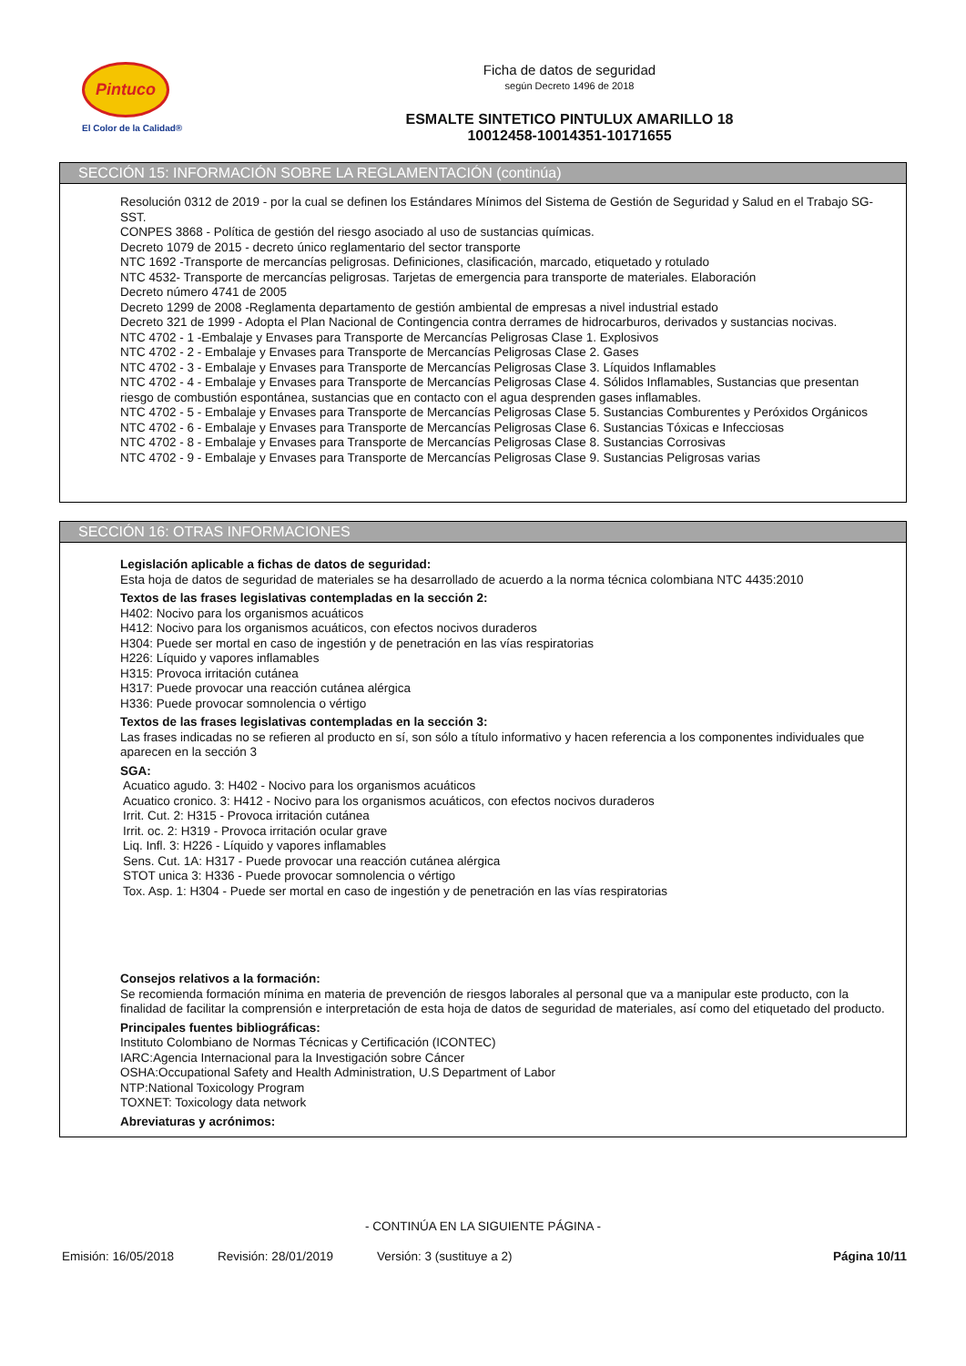Pintuco
El Color de la Calidad®
Ficha de datos de seguridad
según Decreto 1496 de 2018
ESMALTE SINTETICO PINTULUX AMARILLO 18
10012458-10014351-10171655
SECCIÓN 15: INFORMACIÓN SOBRE LA REGLAMENTACIÓN (continúa)
Resolución 0312 de 2019 - por la cual se definen los Estándares Mínimos del Sistema de Gestión de Seguridad y Salud en el Trabajo SG-SST.
CONPES 3868 - Política de gestión del riesgo asociado al uso de sustancias químicas.
Decreto 1079 de 2015 - decreto único reglamentario del sector transporte
NTC 1692 -Transporte de mercancías peligrosas. Definiciones, clasificación, marcado, etiquetado y rotulado
NTC 4532- Transporte de mercancías peligrosas. Tarjetas de emergencia para transporte de materiales. Elaboración
Decreto número 4741 de 2005
Decreto 1299 de 2008 -Reglamenta departamento de gestión ambiental de empresas a nivel industrial estado
Decreto 321 de 1999 - Adopta el Plan Nacional de Contingencia contra derrames de hidrocarburos, derivados y sustancias nocivas.
NTC 4702 - 1 -Embalaje y Envases para Transporte de Mercancías Peligrosas Clase 1. Explosivos
NTC 4702 - 2 - Embalaje y Envases para Transporte de Mercancías Peligrosas Clase 2. Gases
NTC 4702 - 3 - Embalaje y Envases para Transporte de Mercancías Peligrosas Clase 3. Líquidos Inflamables
NTC 4702 - 4 - Embalaje y Envases para Transporte de Mercancías Peligrosas Clase 4. Sólidos Inflamables, Sustancias que presentan riesgo de combustión espontánea, sustancias que en contacto con el agua desprenden gases inflamables.
NTC 4702 - 5 - Embalaje y Envases para Transporte de Mercancías Peligrosas Clase 5. Sustancias Comburentes y Peróxidos Orgánicos
NTC 4702 - 6 - Embalaje y Envases para Transporte de Mercancías Peligrosas Clase 6. Sustancias Tóxicas e Infecciosas
NTC 4702 - 8 - Embalaje y Envases para Transporte de Mercancías Peligrosas Clase 8. Sustancias Corrosivas
NTC 4702 - 9 - Embalaje y Envases para Transporte de Mercancías Peligrosas Clase 9. Sustancias Peligrosas varias
SECCIÓN 16: OTRAS INFORMACIONES
Legislación aplicable a fichas de datos de seguridad:
Esta hoja de datos de seguridad de materiales se ha desarrollado de acuerdo a la norma técnica colombiana NTC 4435:2010
Textos de las frases legislativas contempladas en la sección 2:
H402: Nocivo para los organismos acuáticos
H412: Nocivo para los organismos acuáticos, con efectos nocivos duraderos
H304: Puede ser mortal en caso de ingestión y de penetración en las vías respiratorias
H226: Líquido y vapores inflamables
H315: Provoca irritación cutánea
H317: Puede provocar una reacción cutánea alérgica
H336: Puede provocar somnolencia o vértigo
Textos de las frases legislativas contempladas en la sección 3:
Las frases indicadas no se refieren al producto en sí, son sólo a título informativo y hacen referencia a los componentes individuales que aparecen en la sección 3
SGA:
Acuatico agudo. 3: H402 - Nocivo para los organismos acuáticos
Acuatico cronico. 3: H412 - Nocivo para los organismos acuáticos, con efectos nocivos duraderos
Irrit. Cut. 2: H315 - Provoca irritación cutánea
Irrit. oc. 2: H319 - Provoca irritación ocular grave
Liq. Infl. 3: H226 - Líquido y vapores inflamables
Sens. Cut. 1A: H317 - Puede provocar una reacción cutánea alérgica
STOT unica 3: H336 - Puede provocar somnolencia o vértigo
Tox. Asp. 1: H304 - Puede ser mortal en caso de ingestión y de penetración en las vías respiratorias
Consejos relativos a la formación:
Se recomienda formación mínima en materia de prevención de riesgos laborales al personal que va a manipular este producto, con la finalidad de facilitar la comprensión e interpretación de esta hoja de datos de seguridad de materiales, así como del etiquetado del producto.
Principales fuentes bibliográficas:
Instituto Colombiano de Normas Técnicas y Certificación (ICONTEC)
IARC:Agencia Internacional para la Investigación sobre Cáncer
OSHA:Occupational Safety and Health Administration, U.S Department of Labor
NTP:National Toxicology Program
TOXNET: Toxicology data network
Abreviaturas y acrónimos:
- CONTINÚA EN LA SIGUIENTE PÁGINA -
Emisión: 16/05/2018 Revisión: 28/01/2019 Versión: 3 (sustituye a 2) Página 10/11